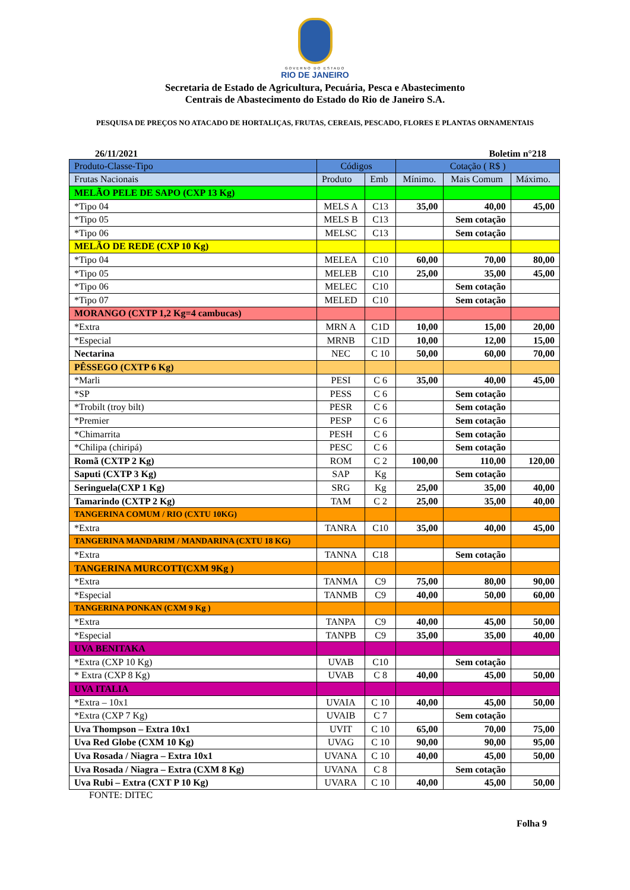GOVERNO DO ESTADO
RIO DE JANEIRO
Secretaria de Estado de Agricultura, Pecuária, Pesca e Abastecimento
Centrais de Abastecimento do Estado do Rio de Janeiro S.A.
PESQUISA DE PREÇOS NO ATACADO DE HORTALIÇAS, FRUTAS, CEREAIS, PESCADO, FLORES E PLANTAS ORNAMENTAIS
26/11/2021 Boletim n°218
| Produto-Classe-Tipo | Códigos | | Cotação ( R$ ) | | |
| Frutas Nacionais | Produto | Emb | Mínimo. | Mais Comum | Máximo. |
| MELÃO PELE DE SAPO (CXP 13 Kg) | | | | | |
| *Tipo 04 | MELS A | C13 | 35,00 | 40,00 | 45,00 |
| *Tipo 05 | MELS B | C13 | | Sem cotação | |
| *Tipo 06 | MELSC | C13 | | Sem cotação | |
| MELÃO DE REDE (CXP 10 Kg) | | | | | |
| *Tipo 04 | MELEA | C10 | 60,00 | 70,00 | 80,00 |
| *Tipo 05 | MELEB | C10 | 25,00 | 35,00 | 45,00 |
| *Tipo 06 | MELEC | C10 | | Sem cotação | |
| *Tipo 07 | MELED | C10 | | Sem cotação | |
| MORANGO (CXTP 1,2 Kg=4 cambucas) | | | | | |
| *Extra | MRN A | C1D | 10,00 | 15,00 | 20,00 |
| *Especial | MRNB | C1D | 10,00 | 12,00 | 15,00 |
| Nectarina | NEC | C 10 | 50,00 | 60,00 | 70,00 |
| PÊSSEGO (CXTP 6 Kg) | | | | | |
| *Marli | PESI | C 6 | 35,00 | 40,00 | 45,00 |
| *SP | PESS | C 6 | | Sem cotação | |
| *Trobilt (troy bilt) | PESR | C 6 | | Sem cotação | |
| *Premier | PESP | C 6 | | Sem cotação | |
| *Chimarrita | PESH | C 6 | | Sem cotação | |
| *Chilipa (chiripá) | PESC | C 6 | | Sem cotação | |
| Romã (CXTP 2 Kg) | ROM | C 2 | 100,00 | 110,00 | 120,00 |
| Saputi (CXTP 3 Kg) | SAP | Kg | | Sem cotação | |
| Seringuela(CXP 1 Kg) | SRG | Kg | 25,00 | 35,00 | 40,00 |
| Tamarindo (CXTP 2 Kg) | TAM | C 2 | 25,00 | 35,00 | 40,00 |
| TANGERINA COMUM / RIO (CXTU 10KG) | | | | | |
| *Extra | TANRA | C10 | 35,00 | 40,00 | 45,00 |
| TANGERINA MANDARIM / MANDARINA (CXTU 18 KG) | | | | | |
| *Extra | TANNA | C18 | | Sem cotação | |
| TANGERINA MURCOTT(CXM 9Kg ) | | | | | |
| *Extra | TANMA | C9 | 75,00 | 80,00 | 90,00 |
| *Especial | TANMB | C9 | 40,00 | 50,00 | 60,00 |
| TANGERINA PONKAN (CXM 9 Kg ) | | | | | |
| *Extra | TANPA | C9 | 40,00 | 45,00 | 50,00 |
| *Especial | TANPB | C9 | 35,00 | 35,00 | 40,00 |
| UVA BENITAKA | | | | | |
| *Extra (CXP 10 Kg) | UVAB | C10 | | Sem cotação | |
| * Extra (CXP 8 Kg) | UVAB | C 8 | 40,00 | 45,00 | 50,00 |
| UVA ITALIA | | | | | |
| *Extra – 10x1 | UVAIA | C 10 | 40,00 | 45,00 | 50,00 |
| *Extra (CXP 7 Kg) | UVAIB | C 7 | | Sem cotação | |
| Uva Thompson – Extra 10x1 | UVIT | C 10 | 65,00 | 70,00 | 75,00 |
| Uva Red Globe (CXM 10 Kg) | UVAG | C 10 | 90,00 | 90,00 | 95,00 |
| Uva Rosada / Niagra – Extra 10x1 | UVANA | C 10 | 40,00 | 45,00 | 50,00 |
| Uva Rosada / Niagra – Extra (CXM 8 Kg) | UVANA | C 8 | | Sem cotação | |
| Uva Rubi – Extra (CXT P 10 Kg) | UVARA | C 10 | 40,00 | 45,00 | 50,00 |
FONTE: DITEC
Folha 9